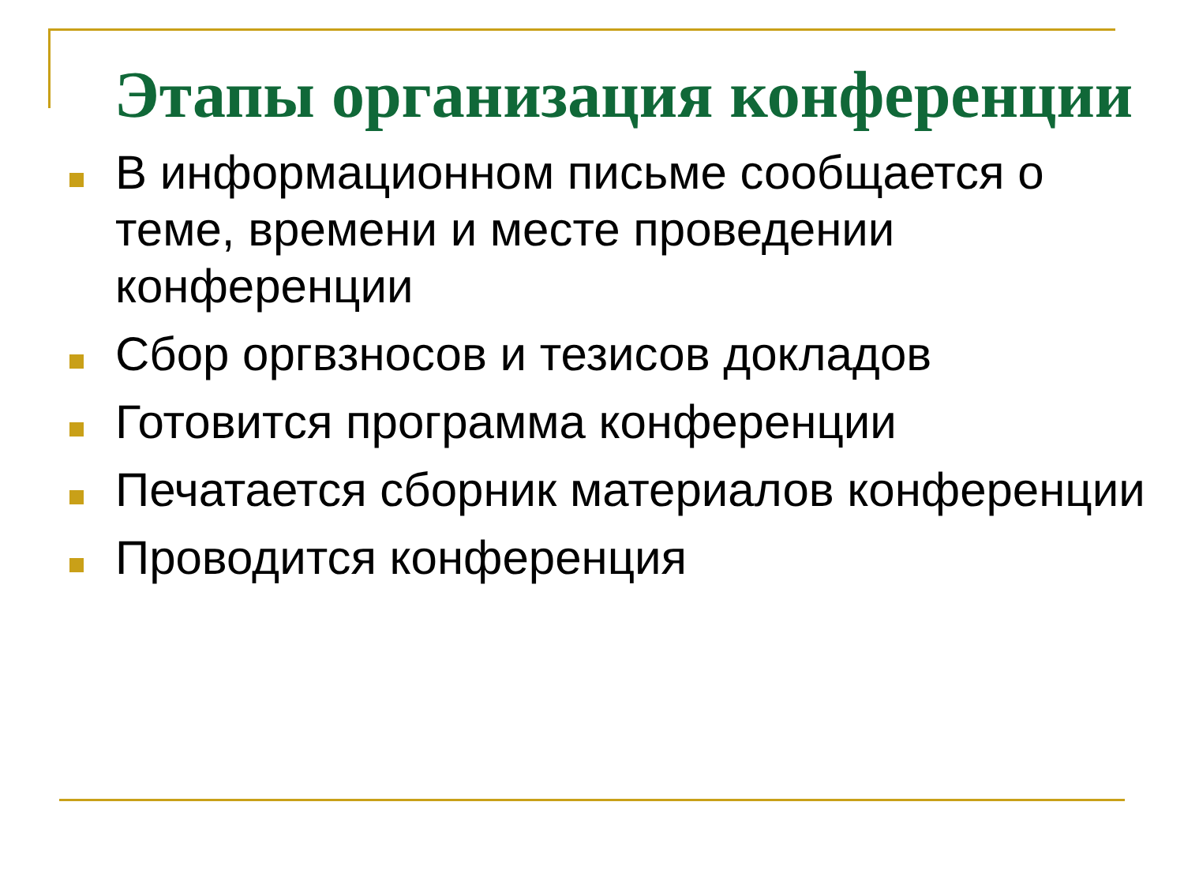Этапы организация конференции
В информационном письме сообщается о теме, времени и месте проведении конференции
Сбор оргвзносов и тезисов докладов
Готовится программа конференции
Печатается сборник материалов конференции
Проводится конференция